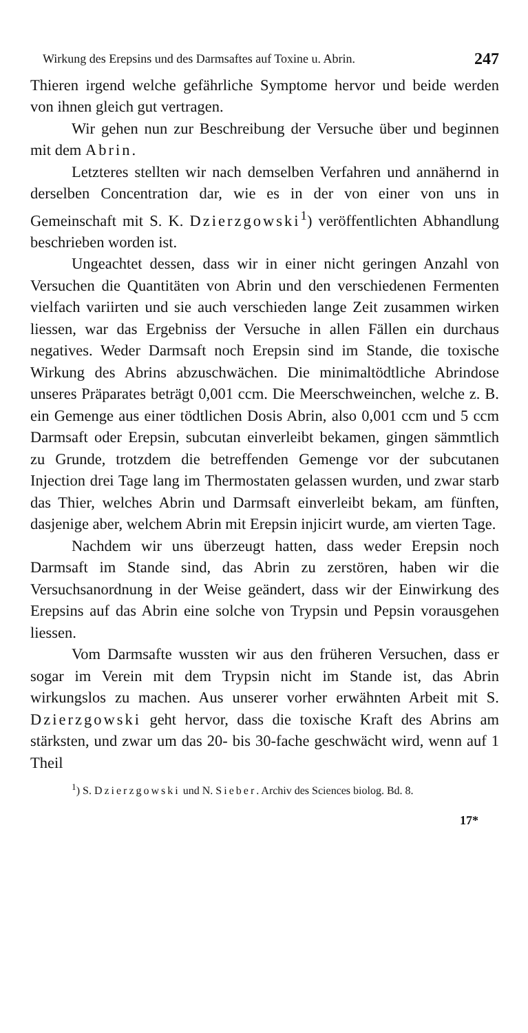Wirkung des Erepsins und des Darmsaftes auf Toxine u. Abrin. 247
Thieren irgend welche gefährliche Symptome hervor und beide werden von ihnen gleich gut vertragen.
Wir gehen nun zur Beschreibung der Versuche über und beginnen mit dem Abrin.
Letzteres stellten wir nach demselben Verfahren und annähernd in derselben Concentration dar, wie es in der von einer von uns in Gemeinschaft mit S. K. Dzierzgowski<sup>1</sup>) veröffentlichten Abhandlung beschrieben worden ist.
Ungeachtet dessen, dass wir in einer nicht geringen Anzahl von Versuchen die Quantitäten von Abrin und den verschiedenen Fermenten vielfach variirten und sie auch verschieden lange Zeit zusammen wirken liessen, war das Ergebniss der Versuche in allen Fällen ein durchaus negatives. Weder Darmsaft noch Erepsin sind im Stande, die toxische Wirkung des Abrins abzuschwächen. Die minimaltödtliche Abrindose unseres Präparates beträgt 0,001 ccm. Die Meerschweinchen, welche z. B. ein Gemenge aus einer tödtlichen Dosis Abrin, also 0,001 ccm und 5 ccm Darmsaft oder Erepsin, subcutan einverleibt bekamen, gingen sämmtlich zu Grunde, trotzdem die betreffenden Gemenge vor der subcutanen Injection drei Tage lang im Thermostaten gelassen wurden, und zwar starb das Thier, welches Abrin und Darmsaft einverleibt bekam, am fünften, dasjenige aber, welchem Abrin mit Erepsin injicirt wurde, am vierten Tage.
Nachdem wir uns überzeugt hatten, dass weder Erepsin noch Darmsaft im Stande sind, das Abrin zu zerstören, haben wir die Versuchsanordnung in der Weise geändert, dass wir der Einwirkung des Erepsins auf das Abrin eine solche von Trypsin und Pepsin vorausgehen liessen.
Vom Darmsafte wussten wir aus den früheren Versuchen, dass er sogar im Verein mit dem Trypsin nicht im Stande ist, das Abrin wirkungslos zu machen. Aus unserer vorher erwähnten Arbeit mit S. Dzierzgowski geht hervor, dass die toxische Kraft des Abrins am stärksten, und zwar um das 20- bis 30-fache geschwächt wird, wenn auf 1 Theil
<sup>1</sup>) S. Dzierzgowski und N. Sieber. Archiv des Sciences biolog. Bd. 8.
17*